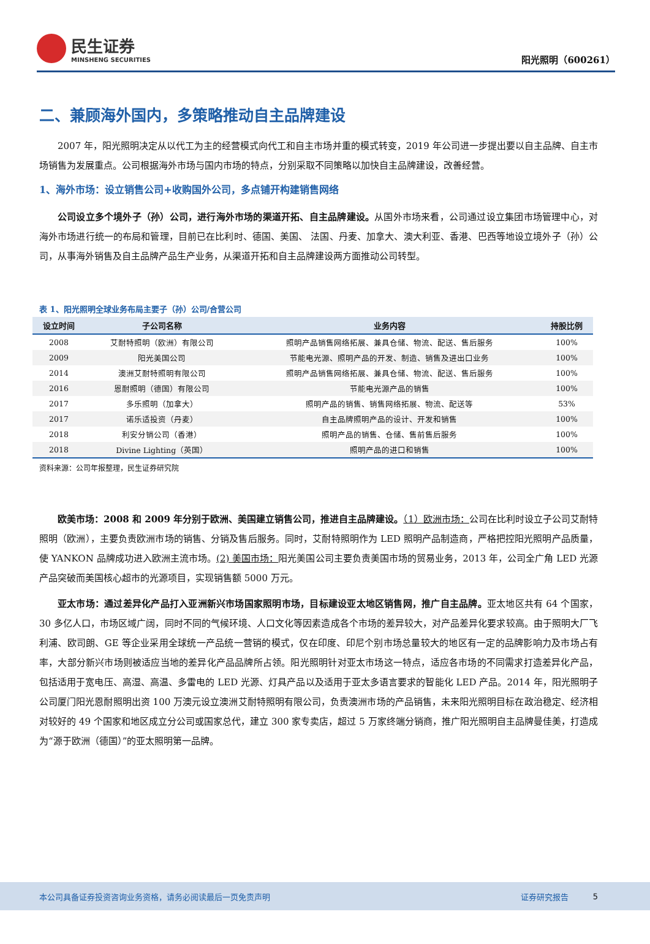民生证券
MINSHENG SECURITIES
阳光照明（600261）
二、兼顾海外国内，多策略推动自主品牌建设
2007 年，阳光照明决定从以代工为主的经营模式向代工和自主市场并重的模式转变，2019 年公司进一步提出要以自主品牌、自主市场销售为发展重点。公司根据海外市场与国内市场的特点，分别采取不同策略以加快自主品牌建设，改善经营。
1、海外市场：设立销售公司+收购国外公司，多点铺开构建销售网络
公司设立多个境外子（孙）公司，进行海外市场的渠道开拓、自主品牌建设。从国外市场来看，公司通过设立集团市场管理中心，对海外市场进行统一的布局和管理，目前已在比利时、德国、美国、 法国、丹麦、加拿大、澳大利亚、香港、巴西等地设立境外子（孙）公司，从事海外销售及自主品牌产品生产业务，从渠道开拓和自主品牌建设两方面推动公司转型。
表 1、阳光照明全球业务布局主要子（孙）公司/合营公司
| 设立时间 | 子公司名称 | 业务内容 | 持股比例 |
| --- | --- | --- | --- |
| 2008 | 艾耐特照明（欧洲）有限公司 | 照明产品销售网络拓展、兼具仓储、物流、配送、售后服务 | 100% |
| 2009 | 阳光美国公司 | 节能电光源、照明产品的开发、制造、销售及进出口业务 | 100% |
| 2014 | 澳洲艾耐特照明有限公司 | 照明产品销售网络拓展、兼具仓储、物流、配送、售后服务 | 100% |
| 2016 | 恩耐照明（德国）有限公司 | 节能电光源产品的销售 | 100% |
| 2017 | 多乐照明（加拿大） | 照明产品的销售、销售网络拓展、物流、配送等 | 53% |
| 2017 | 诺乐适投资（丹麦） | 自主品牌照明产品的设计、开发和销售 | 100% |
| 2018 | 利安分销公司（香港） | 照明产品的销售、仓储、售前售后服务 | 100% |
| 2018 | Divine Lighting（英国） | 照明产品的进口和销售 | 100% |
资料来源：公司年报整理，民生证券研究院
欧美市场：2008 和 2009 年分别于欧洲、美国建立销售公司，推进自主品牌建设。（1）欧洲市场：公司在比利时设立子公司艾耐特照明（欧洲），主要负责欧洲市场的销售、分销及售后服务。同时，艾耐特照明作为 LED 照明产品制造商，严格把控阳光照明产品质量，使 YANKON 品牌成功进入欧洲主流市场。(2) 美国市场：阳光美国公司主要负责美国市场的贸易业务，2013 年，公司全广角 LED 光源产品突破而美国核心超市的光源项目，实现销售额 5000 万元。
亚太市场：通过差异化产品打入亚洲新兴市场国家照明市场，目标建设亚太地区销售网，推广自主品牌。亚太地区共有 64 个国家，30 多亿人口，市场区域广阔，同时不同的气候环境、人口文化等因素造成各个市场的差异较大，对产品差异化要求较高。由于照明大厂飞利浦、欧司朗、GE 等企业采用全球统一产品统一营销的模式，仅在印度、印尼个别市场总量较大的地区有一定的品牌影响力及市场占有率，大部分新兴市场则被适应当地的差异化产品品牌所占领。阳光照明针对亚太市场这一特点，适应各市场的不同需求打造差异化产品，包括适用于宽电压、高湿、高温、多雷电的 LED 光源、灯具产品以及适用于亚太多语言要求的智能化 LED 产品。2014 年，阳光照明子公司厦门阳光恩耐照明出资 100 万澳元设立澳洲艾耐特照明有限公司，负责澳洲市场的产品销售，未来阳光照明目标在政治稳定、经济相对较好的 49 个国家和地区成立分公司或国家总代，建立 300 家专卖店，超过 5 万家终端分销商，推广阳光照明自主品牌曼佳美，打造成为“源于欧洲（德国）”的亚太照明第一品牌。
本公司具备证券投资咨询业务资格，请务必阅读最后一页免责声明 证券研究报告 5